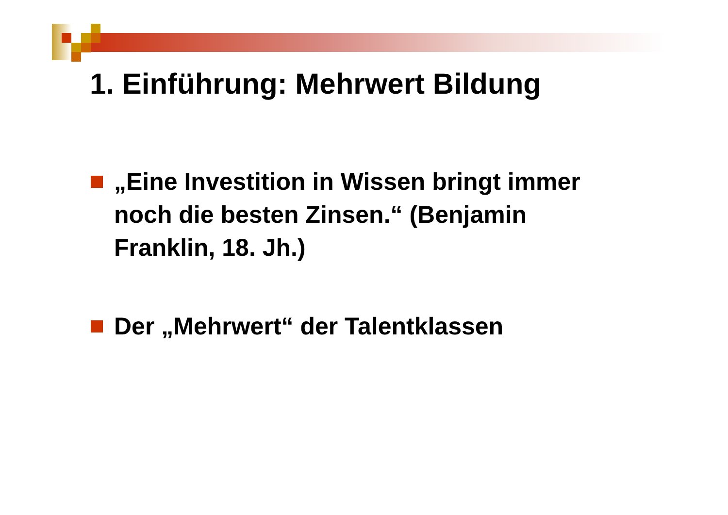1. Einführung: Mehrwert Bildung
„Eine Investition in Wissen bringt immer noch die besten Zinsen.“ (Benjamin Franklin, 18. Jh.)
Der „Mehrwert“ der Talentklassen